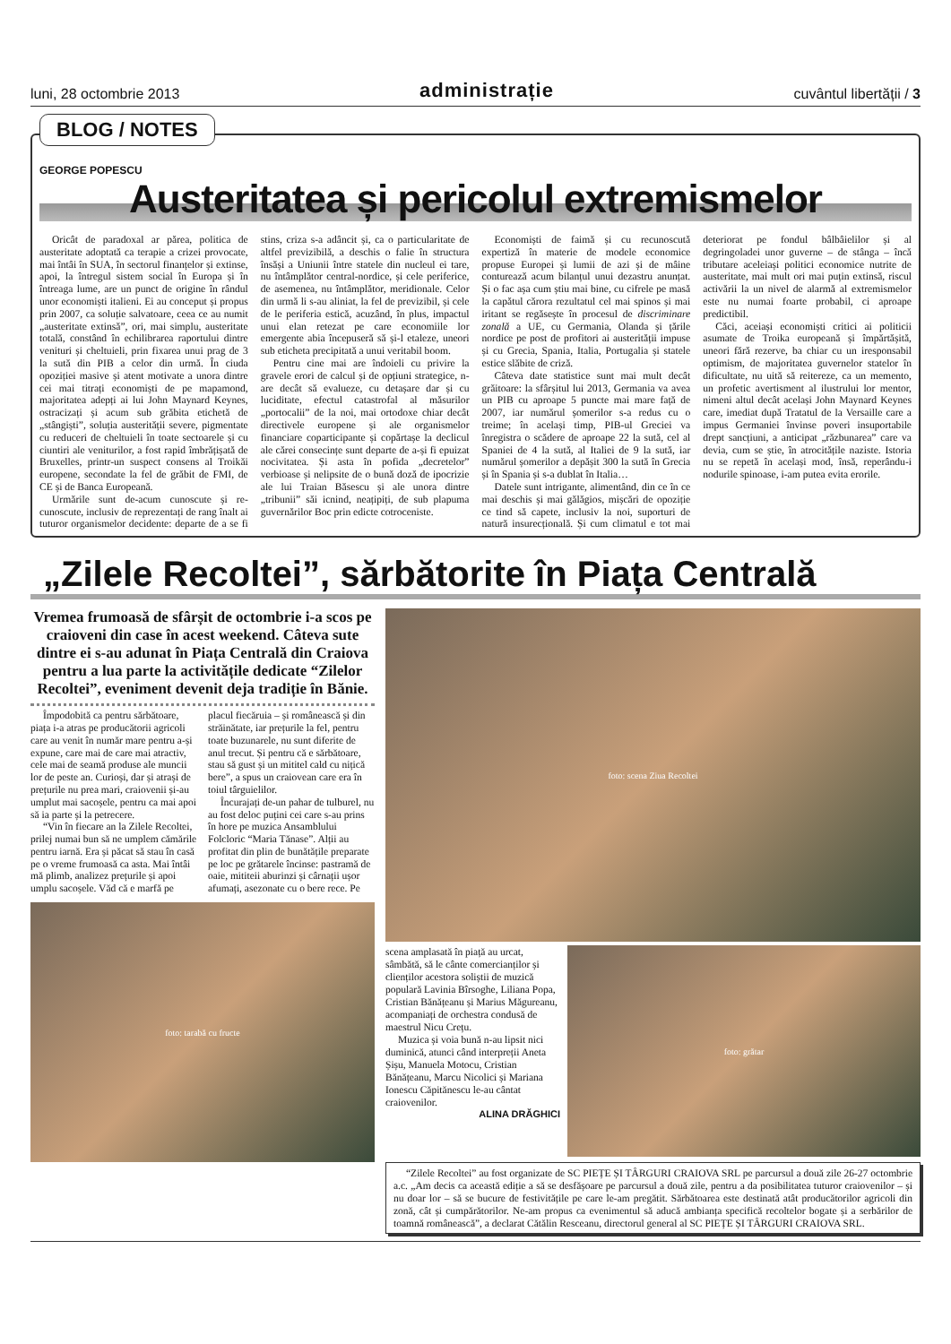luni, 28 octombrie 2013 administrație cuvântul libertății / 3
BLOG / NOTES
GEORGE POPESCU
Austeritatea și pericolul extremismelor
Oricât de paradoxal ar părea, politica de austeritate adoptată ca terapie a crizei provocate, mai întâi în SUA, în sectorul finanțelor și extinse, apoi, la întregul sistem social în Europa și în întreaga lume, are un punct de origine în rândul unor economiști italieni. Ei au conceput și propus prin 2007, ca soluție salvatoare, ceea ce au numit „austeritate extinsă”, ori, mai simplu, austeritate totală, constând în echilibrarea raportului dintre venituri și cheltuieli, prin fixarea unui prag de 3 la sută din PIB a celor din urmă. În ciuda opoziției masive și atent motivate a unora dintre cei mai titrați economiști de pe mapamond, majoritatea adepți ai lui John Maynard Keynes, ostracizați și acum sub grăbita etichetă de „stângiști”, soluția austerității severe, pigmentate cu reduceri de cheltuieli în toate sectoarele și cu ciuntiri ale veniturilor, a fost rapid îmbrățișată de Bruxelles, printr-un suspect consens al Troikăi europene, secondate la fel de grăbit de FMI, de CE și de Banca Europeană.
Urmările sunt de-acum cunoscute și re-cunoscute, inclusiv de reprezentați de rang înalt ai tuturor organismelor decidente: departe de a se fi stins, criza s-a adâncit și, ca o particularitate de altfel previzibilă, a deschis o falie în structura însăși a Uniunii între statele din nucleul ei tare, nu întâmplător central-nordice, și cele periferice, de asemenea, nu întâmplător, meridionale. Celor din urmă li s-au aliniat, la fel de previzibil, și cele de le periferia estică, acuzând, în plus, impactul unui elan retezat pe care economiile lor emergente abia începuseră să și-l etaleze, uneori sub eticheta precipitată a unui veritabil boom.
Pentru cine mai are îndoieli cu privire la gravele erori de calcul și de opțiuni strategice, n-are decât să evalueze, cu detașare dar și cu luciditate, efectul catastrofal al măsurilor „portocalii” de la noi, mai ortodoxe chiar decât directivele europene și ale organismelor financiare coparticipante și copărtașe la declicul ale cărei consecințe sunt departe de a-și fi epuizat nocivitatea. Și asta în pofida „decretelor” verbioase și nelipsite de o bună doză de ipocrizie ale lui Traian Băsescu și ale unora dintre „tribunii” săi icnind, neațipiți, de sub plapuma guvernărilor Boc prin edicte cotroceniste.
Economiști de faimă și cu recunoscută expertiză în materie de modele economice propuse Europei și lumii de azi și de mâine conturează acum bilanțul unui dezastru anunțat. Și o fac așa cum știu mai bine, cu cifrele pe masă la capătul cărora rezultatul cel mai spinos și mai iritant se regăsește în procesul de discriminare zonală a UE, cu Germania, Olanda și țările nordice pe post de profitori ai austerității impuse și cu Grecia, Spania, Italia, Portugalia și statele estice slăbite de criză.
Câteva date statistice sunt mai mult decât grăitoare: la sfârșitul lui 2013, Germania va avea un PIB cu aproape 5 puncte mai mare față de 2007, iar numărul șomerilor s-a redus cu o treime; în același timp, PIB-ul Greciei va înregistra o scădere de aproape 22 la sută, cel al Spaniei de 4 la sută, al Italiei de 9 la sută, iar numărul șomerilor a depășit 300 la sută în Grecia și în Spania și s-a dublat în Italia…
Datele sunt intrigante, alimentând, din ce în ce mai deschis și mai gălăgios, mișcări de opoziție ce tind să capete, inclusiv la noi, suporturi de natură insurecțională. Și cum climatul e tot mai deteriorat pe fondul bâlbâielilor și al degringoladei unor guverne – de stânga – încă tributare aceleiași politici economice nutrite de austeritate, mai mult ori mai puțin extinsă, riscul activării la un nivel de alarmă al extremismelor este nu numai foarte probabil, ci aproape predictibil.
Căci, aceiași economiști critici ai politicii asumate de Troika europeană și împărtășită, uneori fără rezerve, ba chiar cu un iresponsabil optimism, de majoritatea guvernelor statelor în dificultate, nu uită să reitereze, ca un memento, un profetic avertisment al ilustrului lor mentor, nimeni altul decât același John Maynard Keynes care, imediat după Tratatul de la Versaille care a impus Germaniei învinse poveri insuportabile drept sancțiuni, a anticipat „răzbunarea” care va devia, cum se știe, în atrocitățile naziste. Istoria nu se repetă în același mod, însă, reperându-i nodurile spinoase, i-am putea evita erorile.
„Zilele Recoltei”, sărbătorite în Piața Centrală
Vremea frumoasă de sfârșit de octombrie i-a scos pe craioveni din case în acest weekend. Câteva sute dintre ei s-au adunat în Piața Centrală din Craiova pentru a lua parte la activitățile dedicate “Zilelor Recoltei”, eveniment devenit deja tradiție în Bănie.
Împodobită ca pentru sărbătoare, piața i-a atras pe producătorii agricoli care au venit în număr mare pentru a-și expune, care mai de care mai atractiv, cele mai de seamă produse ale muncii lor de peste an. Curioși, dar și atrași de prețurile nu prea mari, craiovenii și-au umplut mai sacoșele, pentru ca mai apoi să ia parte și la petrecere.
“Vin în fiecare an la Zilele Recoltei, prilej numai bun să ne umplem cămările pentru iarnă. Era și păcat să stau în casă pe o vreme frumoasă ca asta. Mai întâi mă plimb, analizez prețurile și apoi umplu sacoșele. Văd că e marfă pe placul fiecăruia – și românească și din străinătate, iar prețurile la fel, pentru toate buzunarele, nu sunt diferite de anul trecut. Și pentru că e sărbătoare, stau să gust și un mititel cald cu nițică bere”, a spus un craiovean care era în toiul târguielilor.
Încurajați de-un pahar de tulburel, nu au fost deloc puțini cei care s-au prins în hore pe muzica Ansamblului Folcloric “Maria Tănase”. Alții au profitat din plin de bunătățile preparate pe loc pe grătarele încinse: pastramă de oaie, mititeii aburinzi și cârnații ușor afumați, asezonate cu o bere rece. Pe
foto: tarabă cu fructe
foto: scena Ziua Recoltei
scena amplasată în piață au urcat, sâmbătă, să le cânte comercianților și clienților acestora soliștii de muzică populară Lavinia Bîrsoghe, Liliana Popa, Cristian Bănățeanu și Marius Măgureanu, acompaniați de orchestra condusă de maestrul Nicu Crețu.
Muzica și voia bună n-au lipsit nici duminică, atunci când interpreții Aneta Șișu, Manuela Motocu, Cristian Bănățeanu, Marcu Nicolici și Mariana Ionescu Căpitănescu le-au cântat craiovenilor.
ALINA DRĂGHICI
foto: grătar
“Zilele Recoltei” au fost organizate de SC PIEȚE ȘI TÂRGURI CRAIOVA SRL pe parcursul a două zile 26-27 octombrie a.c. „Am decis ca această ediție a să se desfășoare pe parcursul a două zile, pentru a da posibilitatea tuturor craiovenilor – și nu doar lor – să se bucure de festivitățile pe care le-am pregătit. Sărbătoarea este destinată atât producătorilor agricoli din zonă, cât și cumpărătorilor. Ne-am propus ca evenimentul să aducă ambianța specifică recoltelor bogate și a serbărilor de toamnă românească”, a declarat Cătălin Resceanu, directorul general al SC PIEȚE ȘI TÂRGURI CRAIOVA SRL.